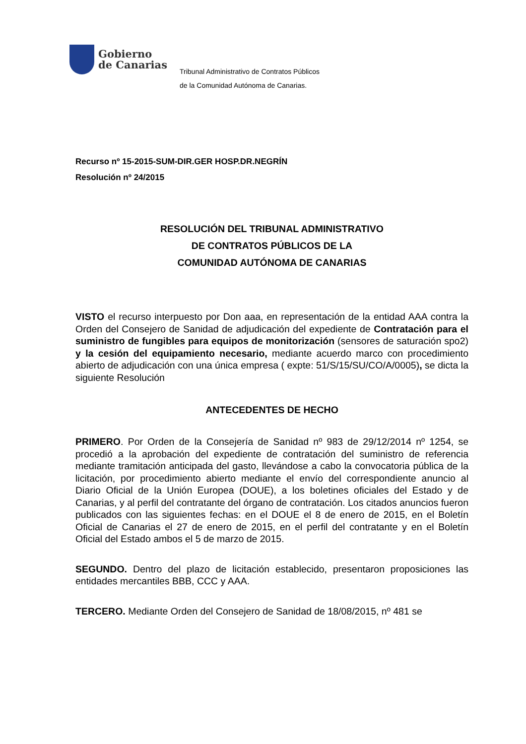Gobierno
de Canarias
Tribunal Administrativo de Contratos Públicos
de la Comunidad Autónoma de Canarias.
Recurso nº 15-2015-SUM-DIR.GER HOSP.DR.NEGRÍN
Resolución nº 24/2015
RESOLUCIÓN DEL TRIBUNAL ADMINISTRATIVO
DE CONTRATOS PÚBLICOS DE LA
COMUNIDAD AUTÓNOMA DE CANARIAS
VISTO el recurso interpuesto por Don aaa, en representación de la entidad AAA contra la Orden del Consejero de Sanidad de adjudicación del expediente de Contratación para el suministro de fungibles para equipos de monitorización (sensores de saturación spo2) y la cesión del equipamiento necesario, mediante acuerdo marco con procedimiento abierto de adjudicación con una única empresa ( expte: 51/S/15/SU/CO/A/0005), se dicta la siguiente Resolución
ANTECEDENTES DE HECHO
PRIMERO. Por Orden de la Consejería de Sanidad nº 983 de 29/12/2014 nº 1254, se procedió a la aprobación del expediente de contratación del suministro de referencia mediante tramitación anticipada del gasto, llevándose a cabo la convocatoria pública de la licitación, por procedimiento abierto mediante el envío del correspondiente anuncio al Diario Oficial de la Unión Europea (DOUE), a los boletines oficiales del Estado y de Canarias, y al perfil del contratante del órgano de contratación. Los citados anuncios fueron publicados con las siguientes fechas: en el DOUE el 8 de enero de 2015, en el Boletín Oficial de Canarias el 27 de enero de 2015, en el perfil del contratante y en el Boletín Oficial del Estado ambos el 5 de marzo de 2015.
SEGUNDO. Dentro del plazo de licitación establecido, presentaron proposiciones las entidades mercantiles BBB, CCC y AAA.
TERCERO. Mediante Orden del Consejero de Sanidad de 18/08/2015, nº 481 se